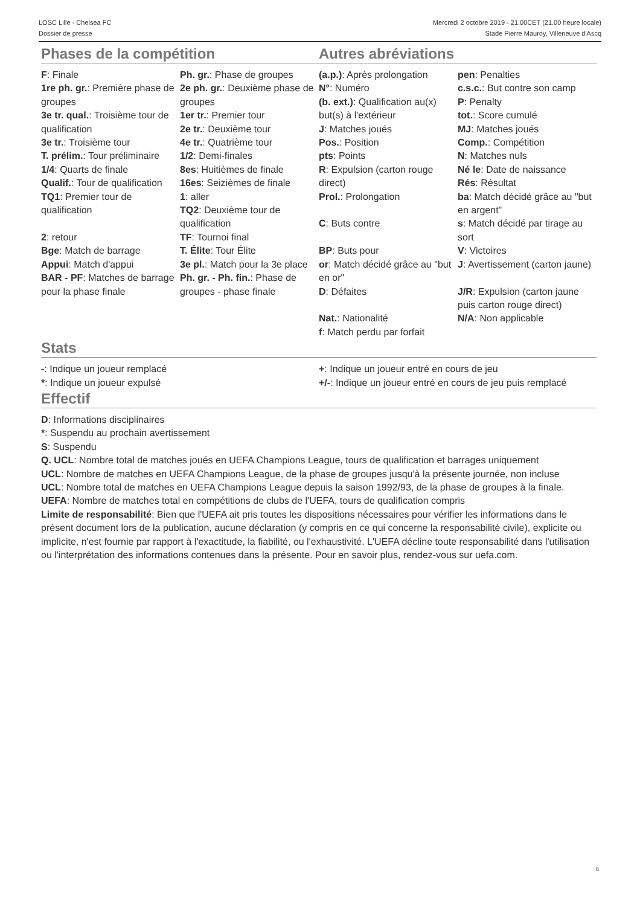LOSC Lille - Chelsea FC
Dossier de presse
Mercredi 2 octobre 2019 - 21.00CET (21.00 heure locale)
Stade Pierre Mauroy, Villeneuve d'Ascq
Phases de la compétition
| F : Finale | Ph. gr. : Phase de groupes |
| 1re ph. gr. : Première phase de groupes | 2e ph. gr. : Deuxième phase de groupes |
| 3e tr. qual. : Troisième tour de qualification | 1er tr. : Premier tour 2e tr. : Deuxième tour |
| 3e tr. : Troisième tour | 4e tr. : Quatrième tour |
| T. prélim. : Tour préliminaire | 1/2 : Demi-finales |
| 1/4 : Quarts de finale | 8es : Huitièmes de finale |
| Qualif. : Tour de qualification | 16es : Seizièmes de finale |
| TQ1 : Premier tour de qualification | 1 : aller TQ2 : Deuxième tour de qualification |
| 2 : retour | TF : Tournoi final |
| Bge : Match de barrage | T. Élite : Tour Élite |
| Appui : Match d'appui | 3e pl. : Match pour la 3e place |
| BAR - PF : Matches de barrage pour la phase finale | Ph. gr. - Ph. fin. : Phase de groupes - phase finale |
Autres abréviations
| (a.p.) : Après prolongation | pen : Penalties |
| N° : Numéro | c.s.c. : But contre son camp |
| (b. ext.) : Qualification au(x) but(s) à l'extérieur | P : Penalty tot. : Score cumulé |
| J : Matches joués | MJ : Matches joués |
| Pos. : Position | Comp. : Compétition |
| pts : Points | N : Matches nuls |
| R : Expulsion (carton rouge direct) | Né le : Date de naissance Rés : Résultat |
| Prol. : Prolongation | ba : Match décidé grâce au "but en argent" |
| C : Buts contre | s : Match décidé par tirage au sort |
| BP : Buts pour | V : Victoires |
| or : Match décidé grâce au "but en or" | J : Avertissement (carton jaune) |
| D : Défaites | J/R : Expulsion (carton jaune puis carton rouge direct) |
| Nat. : Nationalité f : Match perdu par forfait | N/A : Non applicable |
Stats
| - : Indique un joueur remplacé | + : Indique un joueur entré en cours de jeu |
| * : Indique un joueur expulsé | +/- : Indique un joueur entré en cours de jeu puis remplacé |
Effectif
D: Informations disciplinaires
*: Suspendu au prochain avertissement
S: Suspendu
Q. UCL: Nombre total de matches joués en UEFA Champions League, tours de qualification et barrages uniquement
UCL: Nombre de matches en UEFA Champions League, de la phase de groupes jusqu'à la présente journée, non incluse
UCL: Nombre total de matches en UEFA Champions League depuis la saison 1992/93, de la phase de groupes à la finale.
UEFA: Nombre de matches total en compétitions de clubs de l'UEFA, tours de qualification compris
Limite de responsabilité: Bien que l'UEFA ait pris toutes les dispositions nécessaires pour vérifier les informations dans le présent document lors de la publication, aucune déclaration (y compris en ce qui concerne la responsabilité civile), explicite ou implicite, n'est fournie par rapport à l'exactitude, la fiabilité, ou l'exhaustivité. L'UEFA décline toute responsabilité dans l'utilisation ou l'interprétation des informations contenues dans la présente. Pour en savoir plus, rendez-vous sur uefa.com.
6